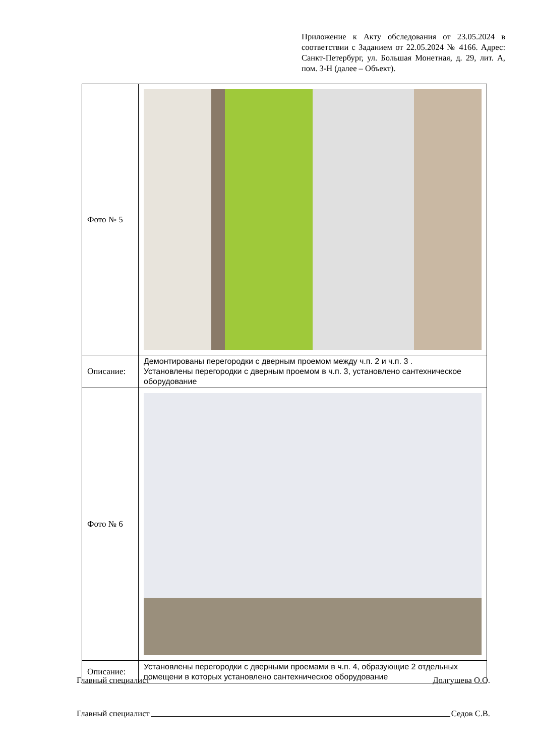Приложение к Акту обследования от 23.05.2024 в соответствии с Заданием от 22.05.2024 № 4166. Адрес: Санкт-Петербург, ул. Большая Монетная, д. 29, лит. А, пом. 3-Н (далее – Объект).
| Фото № 5 | |
| Описание: | Демонтированы перегородки с дверным проемом между ч.п. 2 и ч.п. 3 . Установлены перегородки с дверным проемом в ч.п. 3, установлено сантехническое оборудование |
| Фото № 6 | |
| Описание: | Установлены перегородки с дверными проемами в ч.п. 4, образующие 2 отдельных помещени в которых установлено сантехническое оборудование |
Главный специалист Долгушева О.О.
Главный специалист Седов С.В.